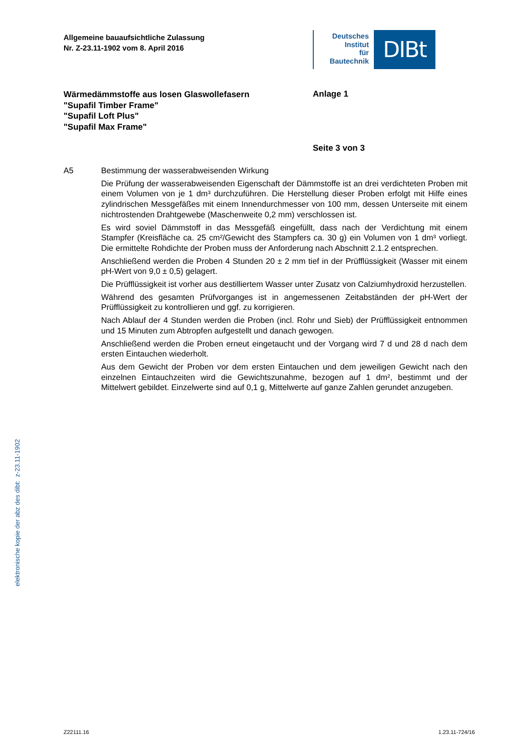Allgemeine bauaufsichtliche Zulassung
Nr. Z-23.11-1902 vom 8. April 2016
Deutsches
Institut
für
Bautechnik
DIBt
Wärmedämmstoffe aus losen Glaswollefasern
"Supafil Timber Frame"
"Supafil Loft Plus"
"Supafil Max Frame"
Anlage 1
Seite 3 von 3
A5 Bestimmung der wasserabweisenden Wirkung
Die Prüfung der wasserabweisenden Eigenschaft der Dämmstoffe ist an drei verdichteten Proben mit einem Volumen von je 1 dm³ durchzuführen. Die Herstellung dieser Proben erfolgt mit Hilfe eines zylindrischen Messgefäßes mit einem Innendurchmesser von 100 mm, dessen Unterseite mit einem nichtrostenden Drahtgewebe (Maschenweite 0,2 mm) verschlossen ist.
Es wird soviel Dämmstoff in das Messgefäß eingefüllt, dass nach der Verdichtung mit einem Stampfer (Kreisfläche ca. 25 cm²/Gewicht des Stampfers ca. 30 g) ein Volumen von 1 dm³ vorliegt. Die ermittelte Rohdichte der Proben muss der Anforderung nach Abschnitt 2.1.2 entsprechen.
Anschließend werden die Proben 4 Stunden 20 ± 2 mm tief in der Prüfflüssigkeit (Wasser mit einem pH-Wert von 9,0 ± 0,5) gelagert.
Die Prüfflüssigkeit ist vorher aus destilliertem Wasser unter Zusatz von Calziumhydroxid herzustellen.
Während des gesamten Prüfvorganges ist in angemessenen Zeitabständen der pH-Wert der Prüfflüssigkeit zu kontrollieren und ggf. zu korrigieren.
Nach Ablauf der 4 Stunden werden die Proben (incl. Rohr und Sieb) der Prüfflüssigkeit entnommen und 15 Minuten zum Abtropfen aufgestellt und danach gewogen.
Anschließend werden die Proben erneut eingetaucht und der Vorgang wird 7 d und 28 d nach dem ersten Eintauchen wiederholt.
Aus dem Gewicht der Proben vor dem ersten Eintauchen und dem jeweiligen Gewicht nach den einzelnen Eintauchzeiten wird die Gewichtszunahme, bezogen auf 1 dm², bestimmt und der Mittelwert gebildet. Einzelwerte sind auf 0,1 g, Mittelwerte auf ganze Zahlen gerundet anzugeben.
elektronische kopie der abz des dibt: z-23.11-1902
Z22111.16 1.23.11-724/16